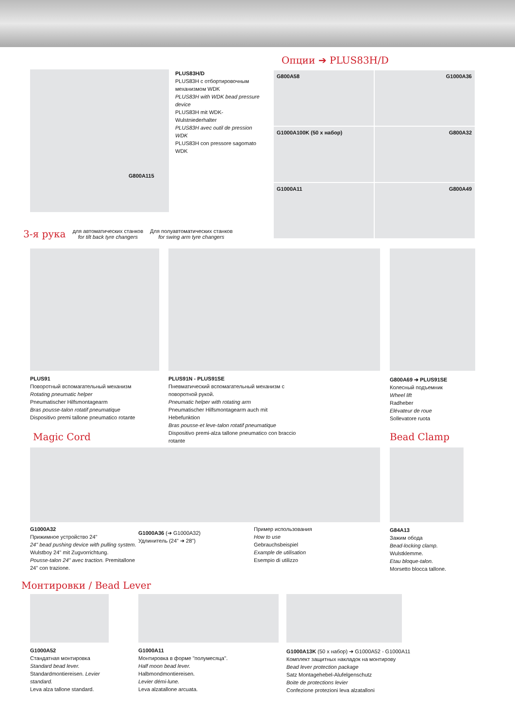G800A115
PLUS83H/D
PLUS83H с отбортировочным механизмом WDK
PLUS83H with WDK bead pressure device
PLUS83H mit WDK- Wulstniederhalter
PLUS83H avec outil de pression WDK
PLUS83H con pressore sagomato WDK
Опции ➔ PLUS83H/D
G800A58
G1000A36
G1000A100K (50 x набор)
G800A32
G1000A11
G800A49
3-я рука для автоматических станков
for tilt back tyre changers Для полуавтоматических станков
for swing arm tyre changers
PLUS91
Поворотный вспомагательный механизм
Rotating pneumatic helper
Pneumatischer Hilfsmontagearm
Bras pousse-talon rotatif pneumatique
Dispositivo premi tallone pneumatico rotante
PLUS91N - PLUS91SE
Пневматический вспомагательный механизм с поворотной рукой.
Pneumatic helper with rotating arm
Pneumatischer Hilfsmontagearm auch mit Hebefunktion
Bras pousse-et leve-talon rotatif pneumatique
Dispositivo premi-alza tallone pneumatico con braccio rotante
G800A69 ➔ PLUS91SE
Колесный подъемник
Wheel lift
Radheber
Elévateur de roue
Sollevatore ruota
Magic Cord Bead Clamp
G1000A32
Прижимное устройство 24"
24" bead pushing device with pulling system.
Wulstboy 24" mit Zugvorrichtung.
Pousse-talon 24" avec traction. Premitallone 24" con trazione.
G1000A36 (➔ G1000A32)
Удлинитель (24" ➔ 28")
Пример использования
How to use
Gebrauchsbeispiel
Example de utilisation
Esempio di utilizzo
G84A13
Зажим обода
Bead-locking clamp.
Wulstklemme.
Etau bloque-talon.
Morsetto blocca tallone.
Монтировки / Bead Lever
G1000A52
Стандатная монтировка
Standard bead lever.
Standardmontiereisen. Levier standard.
Leva alza tallone standard.
G1000A11
Монтировка в форме "полумесяца".
Half moon bead lever.
Halbmondmontiereisen.
Levier démi-lune.
Leva alzatallone arcuata.
G1000A13K (50 x набор) ➔ G1000A52 - G1000A11
Комплект защитных накладок на монтирову
Bead lever protection package
Satz Montagehebel-Alufelgenschutz
Boite de protections levier
Confezione protezioni leva alzatalloni